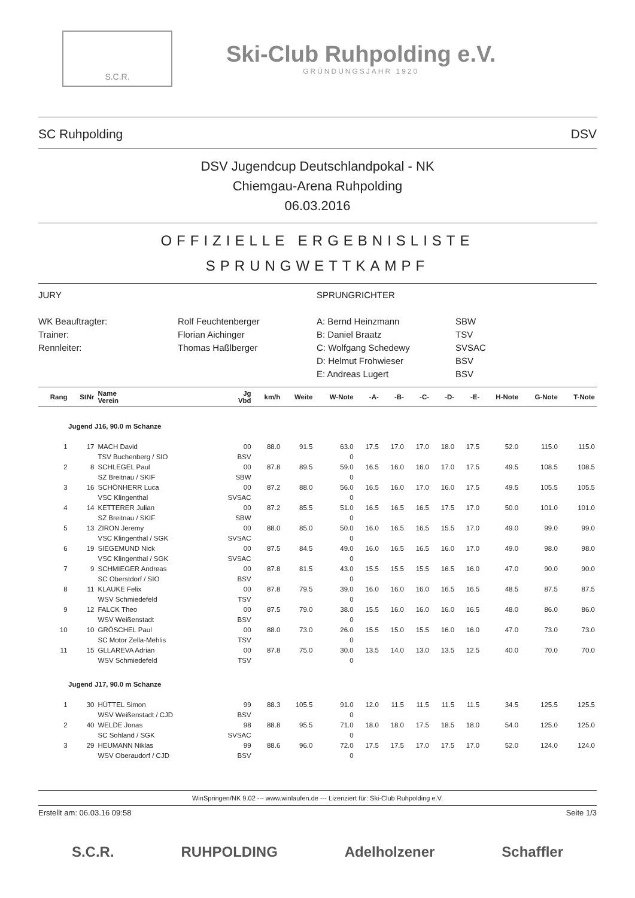S.C.R.
Ski-Club Ruhpolding e.V.
GRÜNDUNGSJAHR 1920
SC Ruhpolding DSV
DSV Jugendcup Deutschlandpokal - NK
Chiemgau-Arena Ruhpolding
06.03.2016
OFFIZIELLE ERGEBNISLISTE
SPRUNGWETTKAMPF
JURY
SPRUNGRICHTER
WK Beauftragter:
Rolf Feuchtenberger
A: Bernd Heinzmann
SBW
Trainer:
Florian Aichinger
B: Daniel Braatz
TSV
Rennleiter:
Thomas Haßlberger
C: Wolfgang Schedewy
SVSAC
D: Helmut Frohwieser
BSV
E: Andreas Lugert
BSV
| Rang | StNr | Name Verein | Jg Vbd | km/h | Weite | W-Note | -A- | -B- | -C- | -D- | -E- | H-Note | G-Note | T-Note |
| --- | --- | --- | --- | --- | --- | --- | --- | --- | --- | --- | --- | --- | --- | --- |
| Jugend J16, 90.0 m Schanze | | | | | | | | | | | | | | |
| 1 | 17 | MACH David | 00 | 88.0 | 91.5 | 63.0 | 17.5 | 17.0 | 17.0 | 18.0 | 17.5 | 52.0 | 115.0 | 115.0 |
| | | TSV Buchenberg / SIO | BSV | | | 0 | | | | | | | | |
| 2 | 8 | SCHLEGEL Paul | 00 | 87.8 | 89.5 | 59.0 | 16.5 | 16.0 | 16.0 | 17.0 | 17.5 | 49.5 | 108.5 | 108.5 |
| | | SZ Breitnau / SKIF | SBW | | | 0 | | | | | | | | |
| 3 | 16 | SCHÖNHERR Luca | 00 | 87.2 | 88.0 | 56.0 | 16.5 | 16.0 | 17.0 | 16.0 | 17.5 | 49.5 | 105.5 | 105.5 |
| | | VSC Klingenthal | SVSAC | | | 0 | | | | | | | | |
| 4 | 14 | KETTERER Julian | 00 | 87.2 | 85.5 | 51.0 | 16.5 | 16.5 | 16.5 | 17.5 | 17.0 | 50.0 | 101.0 | 101.0 |
| | | SZ Breitnau / SKIF | SBW | | | 0 | | | | | | | | |
| 5 | 13 | ZIRON Jeremy | 00 | 88.0 | 85.0 | 50.0 | 16.0 | 16.5 | 16.5 | 15.5 | 17.0 | 49.0 | 99.0 | 99.0 |
| | | VSC Klingenthal / SGK | SVSAC | | | 0 | | | | | | | | |
| 6 | 19 | SIEGEMUND Nick | 00 | 87.5 | 84.5 | 49.0 | 16.0 | 16.5 | 16.5 | 16.0 | 17.0 | 49.0 | 98.0 | 98.0 |
| | | VSC Klingenthal / SGK | SVSAC | | | 0 | | | | | | | | |
| 7 | 9 | SCHMIEGER Andreas | 00 | 87.8 | 81.5 | 43.0 | 15.5 | 15.5 | 15.5 | 16.5 | 16.0 | 47.0 | 90.0 | 90.0 |
| | | SC Oberstdorf / SIO | BSV | | | 0 | | | | | | | | |
| 8 | 11 | KLAUKE Felix | 00 | 87.8 | 79.5 | 39.0 | 16.0 | 16.0 | 16.0 | 16.5 | 16.5 | 48.5 | 87.5 | 87.5 |
| | | WSV Schmiedefeld | TSV | | | 0 | | | | | | | | |
| 9 | 12 | FALCK Theo | 00 | 87.5 | 79.0 | 38.0 | 15.5 | 16.0 | 16.0 | 16.0 | 16.5 | 48.0 | 86.0 | 86.0 |
| | | WSV Weißenstadt | BSV | | | 0 | | | | | | | | |
| 10 | 10 | GRÖSCHEL Paul | 00 | 88.0 | 73.0 | 26.0 | 15.5 | 15.0 | 15.5 | 16.0 | 16.0 | 47.0 | 73.0 | 73.0 |
| | | SC Motor Zella-Mehlis | TSV | | | 0 | | | | | | | | |
| 11 | 15 | GLLAREVA Adrian | 00 | 87.8 | 75.0 | 30.0 | 13.5 | 14.0 | 13.0 | 13.5 | 12.5 | 40.0 | 70.0 | 70.0 |
| | | WSV Schmiedefeld | TSV | | | 0 | | | | | | | | |
| Jugend J17, 90.0 m Schanze | | | | | | | | | | | | | | |
| 1 | 30 | HÜTTEL Simon | 99 | 88.3 | 105.5 | 91.0 | 12.0 | 11.5 | 11.5 | 11.5 | 11.5 | 34.5 | 125.5 | 125.5 |
| | | WSV Weißenstadt / CJD | BSV | | | 0 | | | | | | | | |
| 2 | 40 | WELDE Jonas | 98 | 88.8 | 95.5 | 71.0 | 18.0 | 18.0 | 17.5 | 18.5 | 18.0 | 54.0 | 125.0 | 125.0 |
| | | SC Sohland / SGK | SVSAC | | | 0 | | | | | | | | |
| 3 | 29 | HEUMANN Niklas | 99 | 88.6 | 96.0 | 72.0 | 17.5 | 17.5 | 17.0 | 17.5 | 17.0 | 52.0 | 124.0 | 124.0 |
| | | WSV Oberaudorf / CJD | BSV | | | 0 | | | | | | | | |
WinSpringen/NK 9.02 --- www.winlaufen.de --- Lizenziert für: Ski-Club Ruhpolding e.V.
Erstellt am: 06.03.16 09:58 Seite 1/3
S.C.R. RUHPOLDING Adelholzener Schaffler